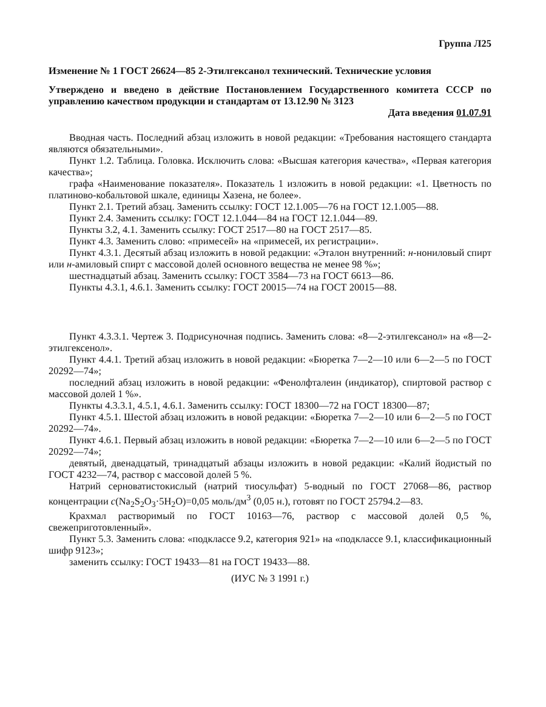Группа Л25
Изменение № 1 ГОСТ 26624—85 2-Этилгексанол технический. Технические условия
Утверждено и введено в действие Постановлением Государственного комитета СССР по управлению качеством продукции и стандартам от 13.12.90 № 3123
Дата введения 01.07.91
Вводная часть. Последний абзац изложить в новой редакции: «Требования настоящего стандарта являются обязательными».
Пункт 1.2. Таблица. Головка. Исключить слова: «Высшая категория качества», «Первая категория качества»;
графа «Наименование показателя». Показатель 1 изложить в новой редакции: «1. Цветность по платиново-кобальтовой шкале, единицы Хазена, не более».
Пункт 2.1. Третий абзац. Заменить ссылку: ГОСТ 12.1.005—76 на ГОСТ 12.1.005—88.
Пункт 2.4. Заменить ссылку: ГОСТ 12.1.044—84 на ГОСТ 12.1.044—89.
Пункты 3.2, 4.1. Заменить ссылку: ГОСТ 2517—80 на ГОСТ 2517—85.
Пункт 4.3. Заменить слово: «примесей» на «примесей, их регистрации».
Пункт 4.3.1. Десятый абзац изложить в новой редакции: «Эталон внутренний: н-нониловый спирт или н-амиловый спирт с массовой долей основного вещества не менее 98 %»;
шестнадцатый абзац. Заменить ссылку: ГОСТ 3584—73 на ГОСТ 6613—86.
Пункты 4.3.1, 4.6.1. Заменить ссылку: ГОСТ 20015—74 на ГОСТ 20015—88.
Пункт 4.3.3.1. Чертеж 3. Подрисуночная подпись. Заменить слова: «8—2-этилгексанол» на «8—2-этилгексенол».
Пункт 4.4.1. Третий абзац изложить в новой редакции: «Бюретка 7—2—10 или 6—2—5 по ГОСТ 20292—74»;
последний абзац изложить в новой редакции: «Фенолфталеин (индикатор), спиртовой раствор с массовой долей 1 %».
Пункты 4.3.3.1, 4.5.1, 4.6.1. Заменить ссылку: ГОСТ 18300—72 на ГОСТ 18300—87;
Пункт 4.5.1. Шестой абзац изложить в новой редакции: «Бюретка 7—2—10 или 6—2—5 по ГОСТ 20292—74».
Пункт 4.6.1. Первый абзац изложить в новой редакции: «Бюретка 7—2—10 или 6—2—5 по ГОСТ 20292—74»;
девятый, двенадцатый, тринадцатый абзацы изложить в новой редакции: «Калий йодистый по ГОСТ 4232—74, раствор с массовой долей 5 %.
Натрий серноватистокислый (натрий тиосульфат) 5-водный по ГОСТ 27068—86, раствор концентрации c(Na<sub>2</sub>S<sub>2</sub>O<sub>3</sub>·5H<sub>2</sub>O)=0,05 моль/дм<sup>3</sup> (0,05 н.), готовят по ГОСТ 25794.2—83.
Крахмал растворимый по ГОСТ 10163—76, раствор с массовой долей 0,5 %, свежеприготовленный».
Пункт 5.3. Заменить слова: «подклассе 9.2, категория 921» на «подклассе 9.1, классификационный шифр 9123»;
заменить ссылку: ГОСТ 19433—81 на ГОСТ 19433—88.
(ИУС № 3 1991 г.)